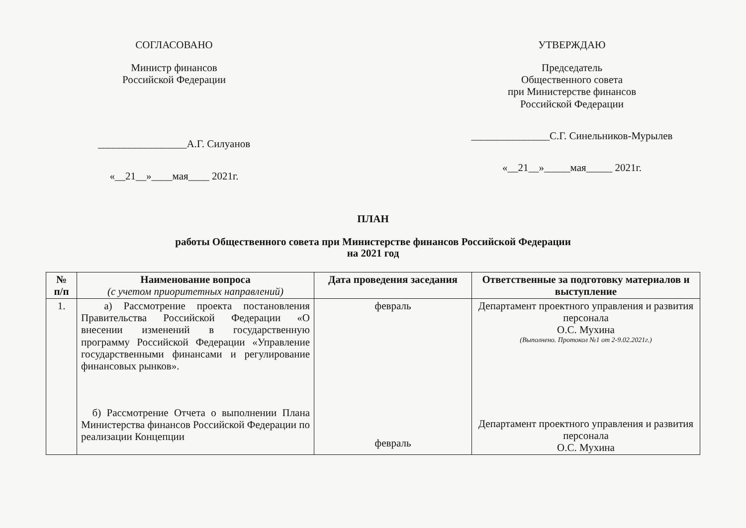СОГЛАСОВАНО
Министр финансов
Российской Федерации
_________________А.Г. Силуанов
«__21__»____мая____ 2021г.
УТВЕРЖДАЮ
Председатель
Общественного совета
при Министерстве финансов
Российской Федерации
_______________С.Г. Синельников-Мурылев
«__21__»_____мая_____ 2021г.
ПЛАН
работы Общественного совета при Министерстве финансов Российской Федерации
на 2021 год
| № п/п | Наименование вопроса (с учетом приоритетных направлений) | Дата проведения заседания | Ответственные за подготовку материалов и выступление |
| --- | --- | --- | --- |
| 1. | а) Рассмотрение проекта постановления Правительства Российской Федерации «О внесении изменений в государственную программу Российской Федерации «Управление государственными финансами и регулирование финансовых рынков». б) Рассмотрение Отчета о выполнении Плана Министерства финансов Российской Федерации по реализации Концепции | февраль февраль | Департамент проектного управления и развития персонала О.С. Мухина (Выполнено. Протокол №1 от 2-9.02.2021г.) Департамент проектного управления и развития персонала О.С. Мухина |